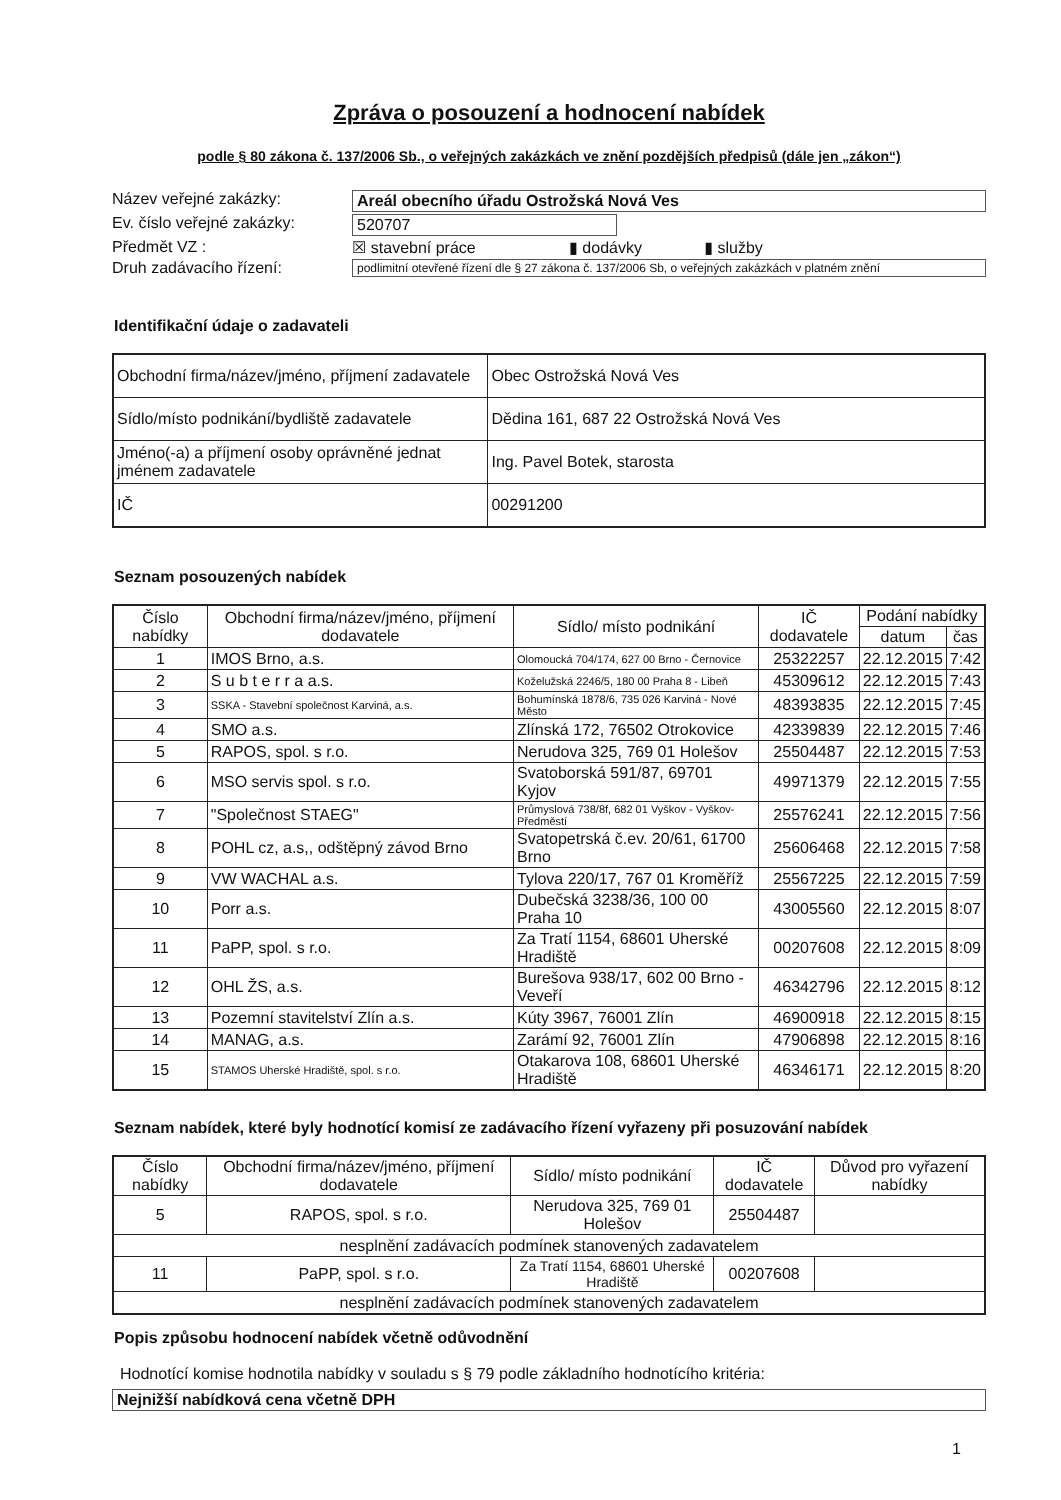Zpráva o posouzení a hodnocení nabídek
podle § 80 zákona č. 137/2006 Sb., o veřejných zakázkách ve znění pozdějších předpisů (dále jen „zákon“)
Název veřejné zakázky: Areál obecního úřadu Ostrožská Nová Ves
Ev. číslo veřejné zakázky:
520707
Předmět VZ : ☒ stavební práce ▮ dodávky ▮ služby
Druh zadávacího řízení:
podlimitní otevřené řízení dle § 27 zákona č. 137/2006 Sb, o veřejných zakázkách v platném znění
Identifikační údaje o zadavateli
| Obchodní firma/název/jméno, příjmení zadavatele | Obec Ostrožská Nová Ves |
| Sídlo/místo podnikání/bydliště zadavatele | Dědina 161, 687 22 Ostrožská Nová Ves |
| Jméno(-a) a příjmení osoby oprávněné jednat jménem zadavatele | Ing. Pavel Botek, starosta |
| IČ | 00291200 |
Seznam posouzených nabídek
| Číslo nabídky | Obchodní firma/název/jméno, příjmení dodavatele | Sídlo/ místo podnikání | IČ dodavatele | Podání nabídky | |
| --- | --- | --- | --- | --- | --- |
| | | | | datum | čas |
| 1 | IMOS Brno, a.s. | Olomoucká 704/174, 627 00 Brno - Černovice | 25322257 | 22.12.2015 | 7:42 |
| 2 | S u b t e r r a a.s. | Koželužská 2246/5, 180 00 Praha 8 - Libeň | 45309612 | 22.12.2015 | 7:43 |
| 3 | SSKA - Stavební společnost Karviná, a.s. | Bohumínská 1878/6, 735 026 Karviná - Nové Město | 48393835 | 22.12.2015 | 7:45 |
| 4 | SMO a.s. | Zlínská 172, 76502 Otrokovice | 42339839 | 22.12.2015 | 7:46 |
| 5 | RAPOS, spol. s r.o. | Nerudova 325, 769 01 Holešov | 25504487 | 22.12.2015 | 7:53 |
| 6 | MSO servis spol. s r.o. | Svatoborská 591/87, 69701 Kyjov | 49971379 | 22.12.2015 | 7:55 |
| 7 | "Společnost STAEG" | Průmyslová 738/8f, 682 01 Vyškov - Vyškov-Předměstí | 25576241 | 22.12.2015 | 7:56 |
| 8 | POHL cz, a.s,, odštěpný závod Brno | Svatopetrská č.ev. 20/61, 61700 Brno | 25606468 | 22.12.2015 | 7:58 |
| 9 | VW WACHAL a.s. | Tylova 220/17, 767 01 Kroměříž | 25567225 | 22.12.2015 | 7:59 |
| 10 | Porr a.s. | Dubečská 3238/36, 100 00 Praha 10 | 43005560 | 22.12.2015 | 8:07 |
| 11 | PaPP, spol. s r.o. | Za Tratí 1154, 68601 Uherské Hradiště | 00207608 | 22.12.2015 | 8:09 |
| 12 | OHL ŽS, a.s. | Burešova 938/17, 602 00 Brno - Veveří | 46342796 | 22.12.2015 | 8:12 |
| 13 | Pozemní stavitelství Zlín a.s. | Kúty 3967, 76001 Zlín | 46900918 | 22.12.2015 | 8:15 |
| 14 | MANAG, a.s. | Zarámí 92, 76001 Zlín | 47906898 | 22.12.2015 | 8:16 |
| 15 | STAMOS Uherské Hradiště, spol. s r.o. | Otakarova 108, 68601 Uherské Hradiště | 46346171 | 22.12.2015 | 8:20 |
Seznam nabídek, které byly hodnotící komisí ze zadávacího řízení vyřazeny při posuzování nabídek
| Číslo nabídky | Obchodní firma/název/jméno, příjmení dodavatele | Sídlo/ místo podnikání | IČ dodavatele | Důvod pro vyřazení nabídky |
| --- | --- | --- | --- | --- |
| 5 | RAPOS, spol. s r.o. | Nerudova 325, 769 01 Holešov | 25504487 | |
| nesplnění zadávacích podmínek stanovených zadavatelem | | | | |
| 11 | PaPP, spol. s r.o. | Za Tratí 1154, 68601 Uherské Hradiště | 00207608 | |
| nesplnění zadávacích podmínek stanovených zadavatelem | | | | |
Popis způsobu hodnocení nabídek včetně odůvodnění
Hodnotící komise hodnotila nabídky v souladu s § 79 podle základního hodnotícího kritéria:
Nejnižší nabídková cena včetně DPH
1